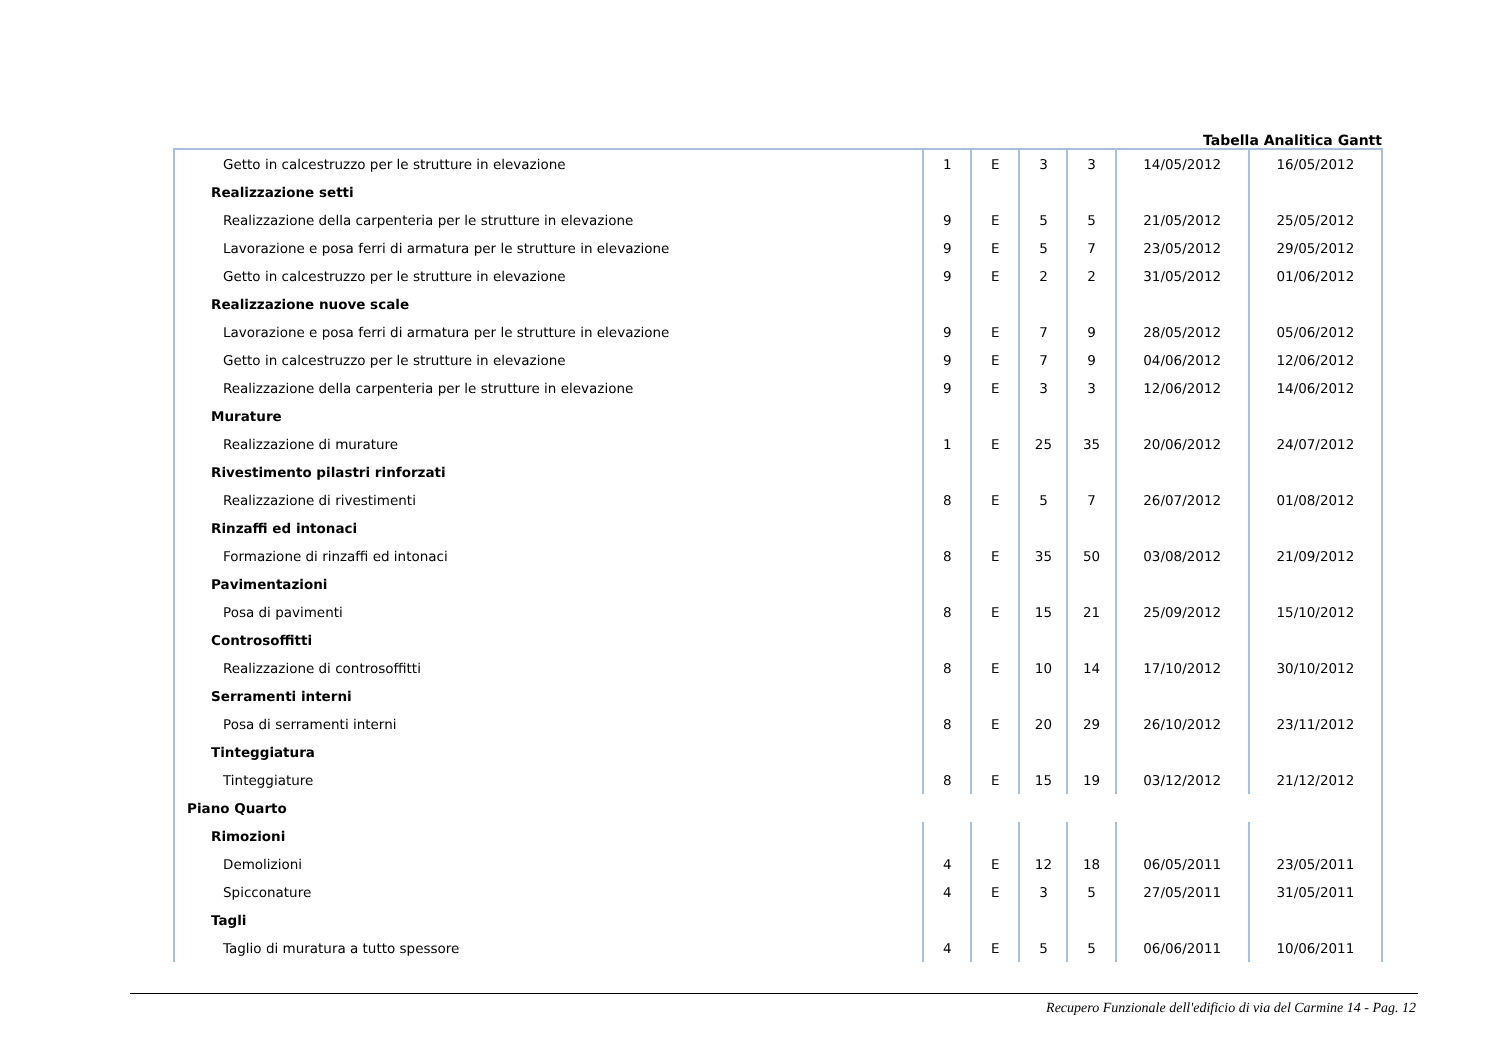Tabella Analitica Gantt
| Getto in calcestruzzo per le strutture in elevazione | 1 | E | 3 | 3 | 14/05/2012 | 16/05/2012 |
| Realizzazione setti | | | | | | |
| Realizzazione della carpenteria per le strutture in elevazione | 9 | E | 5 | 5 | 21/05/2012 | 25/05/2012 |
| Lavorazione e posa ferri di armatura per le strutture in elevazione | 9 | E | 5 | 7 | 23/05/2012 | 29/05/2012 |
| Getto in calcestruzzo per le strutture in elevazione | 9 | E | 2 | 2 | 31/05/2012 | 01/06/2012 |
| Realizzazione nuove scale | | | | | | |
| Lavorazione e posa ferri di armatura per le strutture in elevazione | 9 | E | 7 | 9 | 28/05/2012 | 05/06/2012 |
| Getto in calcestruzzo per le strutture in elevazione | 9 | E | 7 | 9 | 04/06/2012 | 12/06/2012 |
| Realizzazione della carpenteria per le strutture in elevazione | 9 | E | 3 | 3 | 12/06/2012 | 14/06/2012 |
| Murature | | | | | | |
| Realizzazione di murature | 1 | E | 25 | 35 | 20/06/2012 | 24/07/2012 |
| Rivestimento pilastri rinforzati | | | | | | |
| Realizzazione di rivestimenti | 8 | E | 5 | 7 | 26/07/2012 | 01/08/2012 |
| Rinzaffi ed intonaci | | | | | | |
| Formazione di rinzaffi ed intonaci | 8 | E | 35 | 50 | 03/08/2012 | 21/09/2012 |
| Pavimentazioni | | | | | | |
| Posa di pavimenti | 8 | E | 15 | 21 | 25/09/2012 | 15/10/2012 |
| Controsoffitti | | | | | | |
| Realizzazione di controsoffitti | 8 | E | 10 | 14 | 17/10/2012 | 30/10/2012 |
| Serramenti interni | | | | | | |
| Posa di serramenti interni | 8 | E | 20 | 29 | 26/10/2012 | 23/11/2012 |
| Tinteggiatura | | | | | | |
| Tinteggiature | 8 | E | 15 | 19 | 03/12/2012 | 21/12/2012 |
| Piano Quarto | | | | | | |
| Rimozioni | | | | | | |
| Demolizioni | 4 | E | 12 | 18 | 06/05/2011 | 23/05/2011 |
| Spicconature | 4 | E | 3 | 5 | 27/05/2011 | 31/05/2011 |
| Tagli | | | | | | |
| Taglio di muratura a tutto spessore | 4 | E | 5 | 5 | 06/06/2011 | 10/06/2011 |
Recupero Funzionale dell'edificio di via del Carmine 14 - Pag. 12